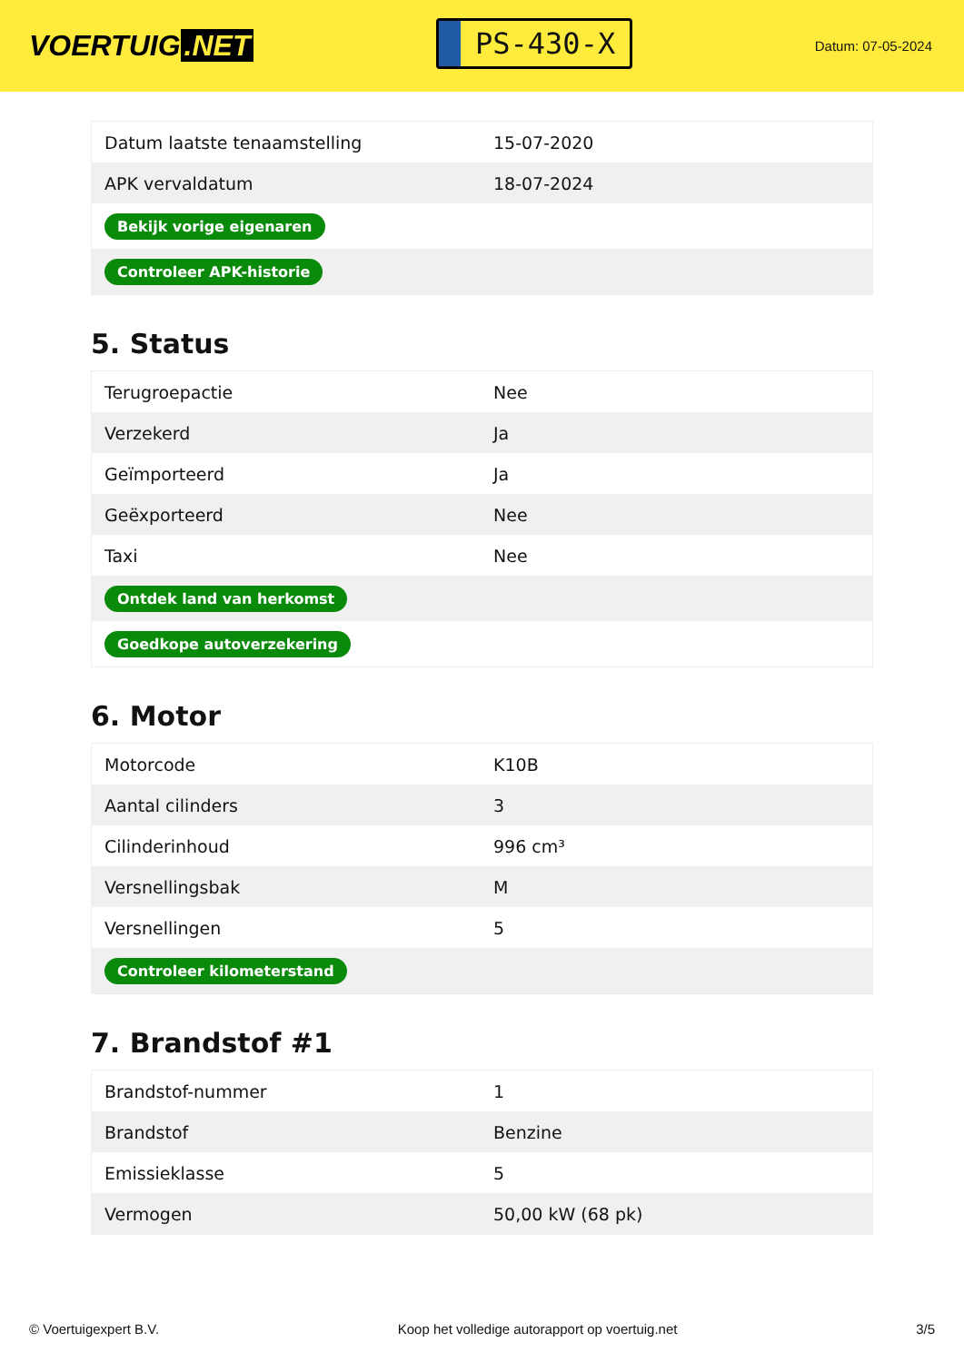VOERTUIG.NET
PS-430-X
Datum: 07-05-2024
| Datum laatste tenaamstelling | 15-07-2020 |
| APK vervaldatum | 18-07-2024 |
| Bekijk vorige eigenaren | |
| Controleer APK-historie | |
5. Status
| Terugroepactie | Nee |
| Verzekerd | Ja |
| Geïmporteerd | Ja |
| Geëxporteerd | Nee |
| Taxi | Nee |
| Ontdek land van herkomst | |
| Goedkope autoverzekering | |
6. Motor
| Motorcode | K10B |
| Aantal cilinders | 3 |
| Cilinderinhoud | 996 cm³ |
| Versnellingsbak | M |
| Versnellingen | 5 |
| Controleer kilometerstand | |
7. Brandstof #1
| Brandstof-nummer | 1 |
| Brandstof | Benzine |
| Emissieklasse | 5 |
| Vermogen | 50,00 kW (68 pk) |
© Voertuigexpert B.V. Koop het volledige autorapport op voertuig.net 3/5